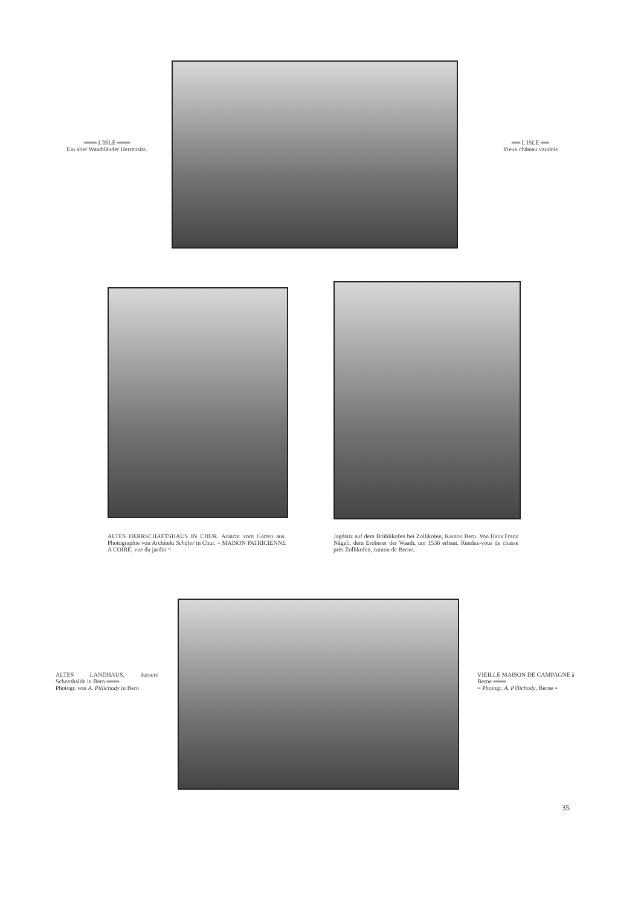═══ L'ISLE ═══
Ein alter Waadtländer Herrensitz.
══ L'ISLE ══
Vieux château vaudois
ALTES HERRSCHAFTSHAUS IN CHUR. Ansicht vom Garten aus. Photographie von Architekt Schäfer in Chur. = MAISON PATRICIENNE A COIRE, vue du jardin =
Jagdsitz auf dem Brühlikofen bei Zollikofen, Kanton Bern. Von Hans Franz Nägeli, dem Eroberer der Waadt, um 1536 erbaut. Rendez-vous de chasse près Zollikofen, canton de Berne.
ALTES LANDHAUS, äussere Schosshalde in Bern ═══
Photogr. von A. Pillichody in Bern
VIEILLE MAISON DE CAMPAGNE à Berne ═══
= Photogr. A. Pillichody, Berne =
35